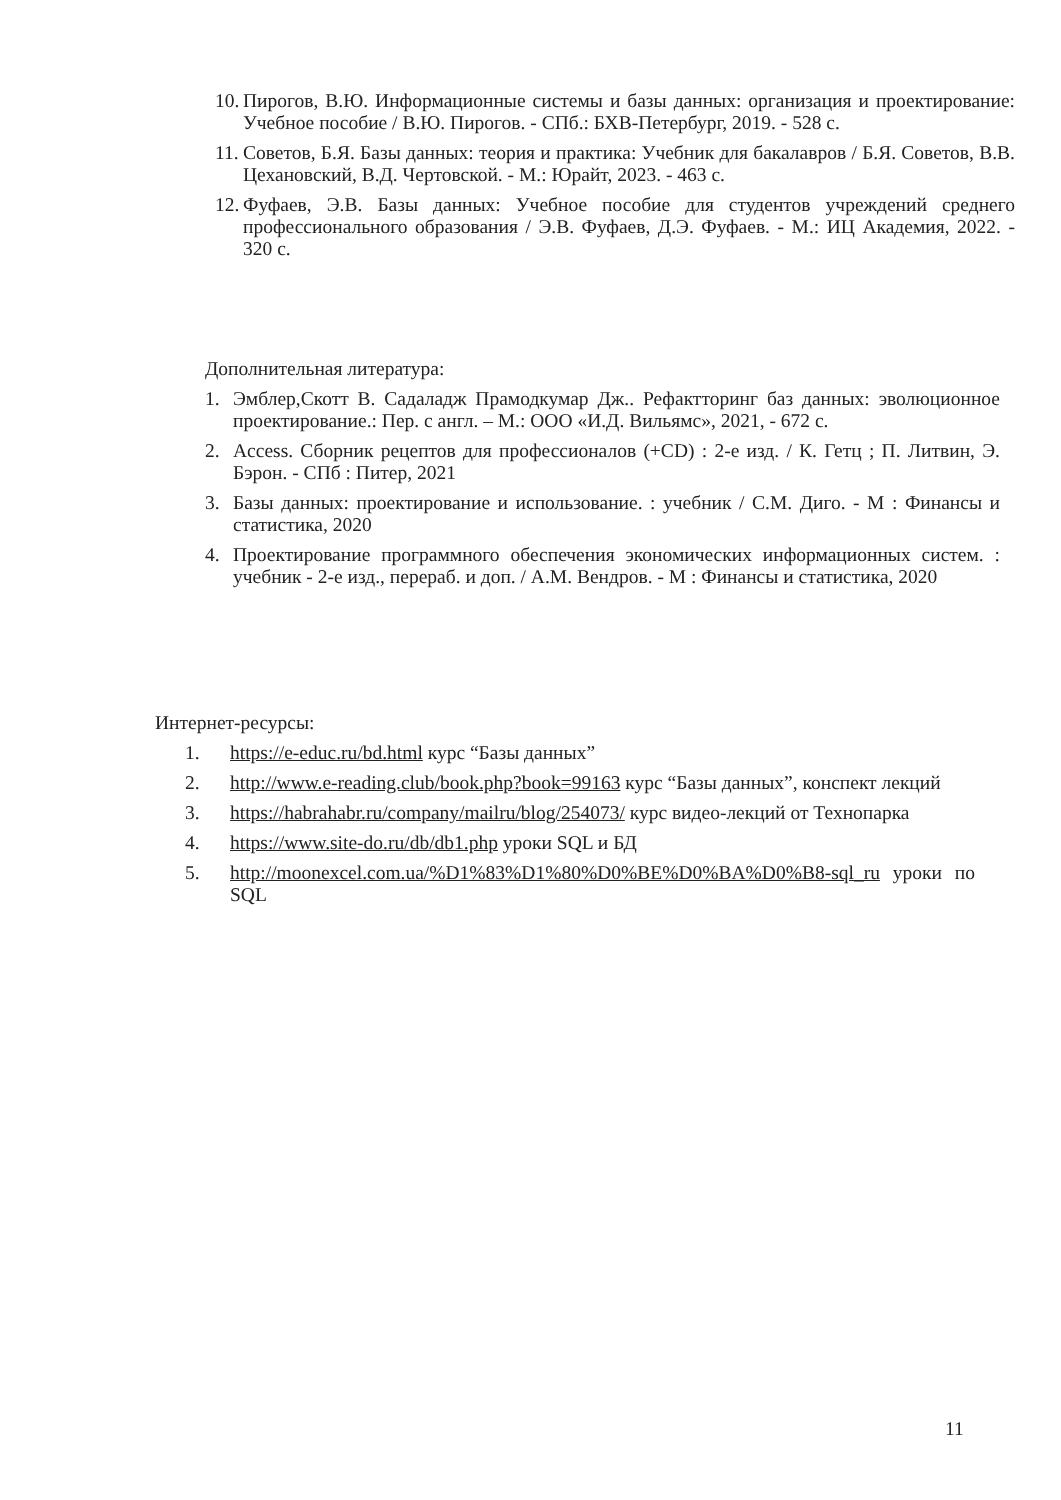10. Пирогов, В.Ю. Информационные системы и базы данных: организация и проектирование: Учебное пособие / В.Ю. Пирогов. - СПб.: БХВ-Петербург, 2019. - 528 с.
11. Советов, Б.Я. Базы данных: теория и практика: Учебник для бакалавров / Б.Я. Советов, В.В. Цехановский, В.Д. Чертовской. - М.: Юрайт, 2023. - 463 с.
12. Фуфаев, Э.В. Базы данных: Учебное пособие для студентов учреждений среднего профессионального образования / Э.В. Фуфаев, Д.Э. Фуфаев. - М.: ИЦ Академия, 2022. - 320 с.
Дополнительная литература:
1. Эмблер,Скотт В. Садаладж Прамодкумар Дж.. Рефактторинг баз данных: эволюционное проектирование.: Пер. с англ. – М.: ООО «И.Д. Вильямс», 2021, - 672 с.
2. Access. Сборник рецептов для профессионалов (+CD) : 2-е изд. / К. Гетц ; П. Литвин, Э. Бэрон. - СПб : Питер, 2021
3. Базы данных: проектирование и использование. : учебник / С.М. Диго. - М : Финансы и статистика, 2020
4. Проектирование программного обеспечения экономических информационных систем. : учебник - 2-е изд., перераб. и доп. / А.М. Вендров. - М : Финансы и статистика, 2020
Интернет-ресурсы:
1. https://e-educ.ru/bd.html курс “Базы данных”
2. http://www.e-reading.club/book.php?book=99163 курс “Базы данных”, конспект лекций
3. https://habrahabr.ru/company/mailru/blog/254073/ курс видео-лекций от Технопарка
4. https://www.site-do.ru/db/db1.php уроки SQL и БД
5. http://moonexcel.com.ua/%D1%83%D1%80%D0%BE%D0%BA%D0%B8-sql_ru уроки по SQL
11